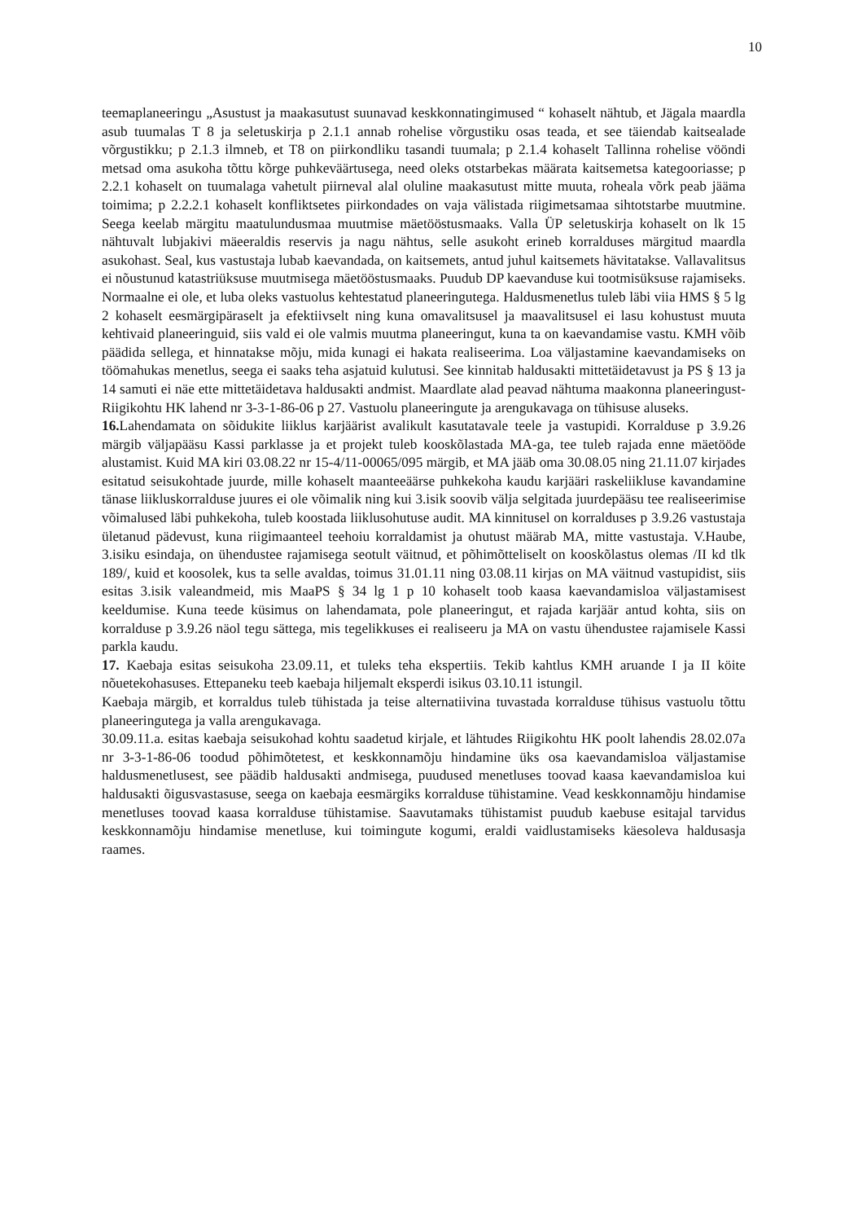10
teemaplaneeringu „Asustust ja maakasutust suunavad keskkonnatingimused “ kohaselt nähtub, et Jägala maardla asub tuumalas T 8 ja seletuskirja p 2.1.1 annab rohelise võrgustiku osas teada, et see täiendab kaitsealade võrgustikku; p 2.1.3 ilmneb, et T8 on piirkondliku tasandi tuumala; p 2.1.4 kohaselt Tallinna rohelise vööndi metsad oma asukoha tõttu kõrge puhkeväärtusega, need oleks otstarbekas määrata kaitsemetsa kategooriasse; p 2.2.1 kohaselt on tuumalaga vahetult piirneval alal oluline maakasutust mitte muuta, roheala võrk peab jääma toimima; p 2.2.2.1 kohaselt konfliktsetes piirkondades on vaja välistada riigimetsamaa sihtotstarbe muutmine. Seega keelab märgitu maatulundusmaa muutmise mäetööstusmaaks. Valla ÜP seletuskirja kohaselt on lk 15 nähtuvalt lubjakivi mäeeraldis reservis ja nagu nähtus, selle asukoht erineb korralduses märgitud maardla asukohast. Seal, kus vastustaja lubab kaevandada, on kaitsemets, antud juhul kaitsemets hävitatakse. Vallavalitsus ei nõustunud katastriüksuse muutmisega mäetööstusmaaks. Puudub DP kaevanduse kui tootmisüksuse rajamiseks. Normaalne ei ole, et luba oleks vastuolus kehtestatud planeeringutega. Haldusmenetlus tuleb läbi viia HMS § 5 lg 2 kohaselt eesmärgipäraselt ja efektiivselt ning kuna omavalitsusel ja maavalitsusel ei lasu kohustust muuta kehtivaid planeeringuid, siis vald ei ole valmis muutma planeeringut, kuna ta on kaevandamise vastu. KMH võib päädida sellega, et hinnatakse mõju, mida kunagi ei hakata realiseerima. Loa väljastamine kaevandamiseks on töömahukas menetlus, seega ei saaks teha asjatuid kulutusi. See kinnitab haldusakti mittetäidetavust ja PS § 13 ja 14 samuti ei näe ette mittetäidetava haldusakti andmist. Maardlate alad peavad nähtuma maakonna planeeringust- Riigikohtu HK lahend nr 3-3-1-86-06 p 27. Vastuolu planeeringute ja arengukavaga on tühisuse aluseks.
16. Lahendamata on sõidukite liiklus karjäärist avalikult kasutatavale teele ja vastupidi. Korralduse p 3.9.26 märgib väljapääsu Kassi parklasse ja et projekt tuleb kooskõlastada MA-ga, tee tuleb rajada enne mäetööde alustamist. Kuid MA kiri 03.08.22 nr 15-4/11-00065/095 märgib, et MA jääb oma 30.08.05 ning 21.11.07 kirjades esitatud seisukohtade juurde, mille kohaselt maanteeäärse puhkekoha kaudu karjääri raskeliikluse kavandamine tänase liikluskorralduse juures ei ole võimalik ning kui 3.isik soovib välja selgitada juurdepääsu tee realiseerimise võimalused läbi puhkekoha, tuleb koostada liiklusohutuse audit. MA kinnitusel on korralduses p 3.9.26 vastustaja ületanud pädevust, kuna riigimaanteel teehoiu korraldamist ja ohutust määrab MA, mitte vastustaja. V.Haube, 3.isiku esindaja, on ühendustee rajamisega seotult väitnud, et põhimõtteliselt on kooskõlastus olemas /II kd tlk 189/, kuid et koosolek, kus ta selle avaldas, toimus 31.01.11 ning 03.08.11 kirjas on MA väitnud vastupidist, siis esitas 3.isik valeandmeid, mis MaaPS § 34 lg 1 p 10 kohaselt toob kaasa kaevandamisloa väljastamisest keeldumise. Kuna teede küsimus on lahendamata, pole planeeringut, et rajada karjäär antud kohta, siis on korralduse p 3.9.26 näol tegu sättega, mis tegelikkuses ei realiseeru ja MA on vastu ühendustee rajamisele Kassi parkla kaudu.
17. Kaebaja esitas seisukoha 23.09.11, et tuleks teha ekspertiis. Tekib kahtlus KMH aruande I ja II köite nõuetekohasuses. Ettepaneku teeb kaebaja hiljemalt eksperdi isikus 03.10.11 istungil.
Kaebaja märgib, et korraldus tuleb tühistada ja teise alternatiivina tuvastada korralduse tühisus vastuolu tõttu planeeringutega ja valla arengukavaga.
30.09.11.a. esitas kaebaja seisukohad kohtu saadetud kirjale, et lähtudes Riigikohtu HK poolt lahendis 28.02.07a nr 3-3-1-86-06 toodud põhimõtetest, et keskkonnamõju hindamine üks osa kaevandamisloa väljastamise haldusmenetlusest, see päädib haldusakti andmisega, puudused menetluses toovad kaasa kaevandamisloa kui haldusakti õigusvastasuse, seega on kaebaja eesmärgiks korralduse tühistamine. Vead keskkonnamõju hindamise menetluses toovad kaasa korralduse tühistamise. Saavutamaks tühistamist puudub kaebuse esitajal tarvidus keskkonnamõju hindamise menetluse, kui toimingute kogumi, eraldi vaidlustamiseks käesoleva haldusasja raames.